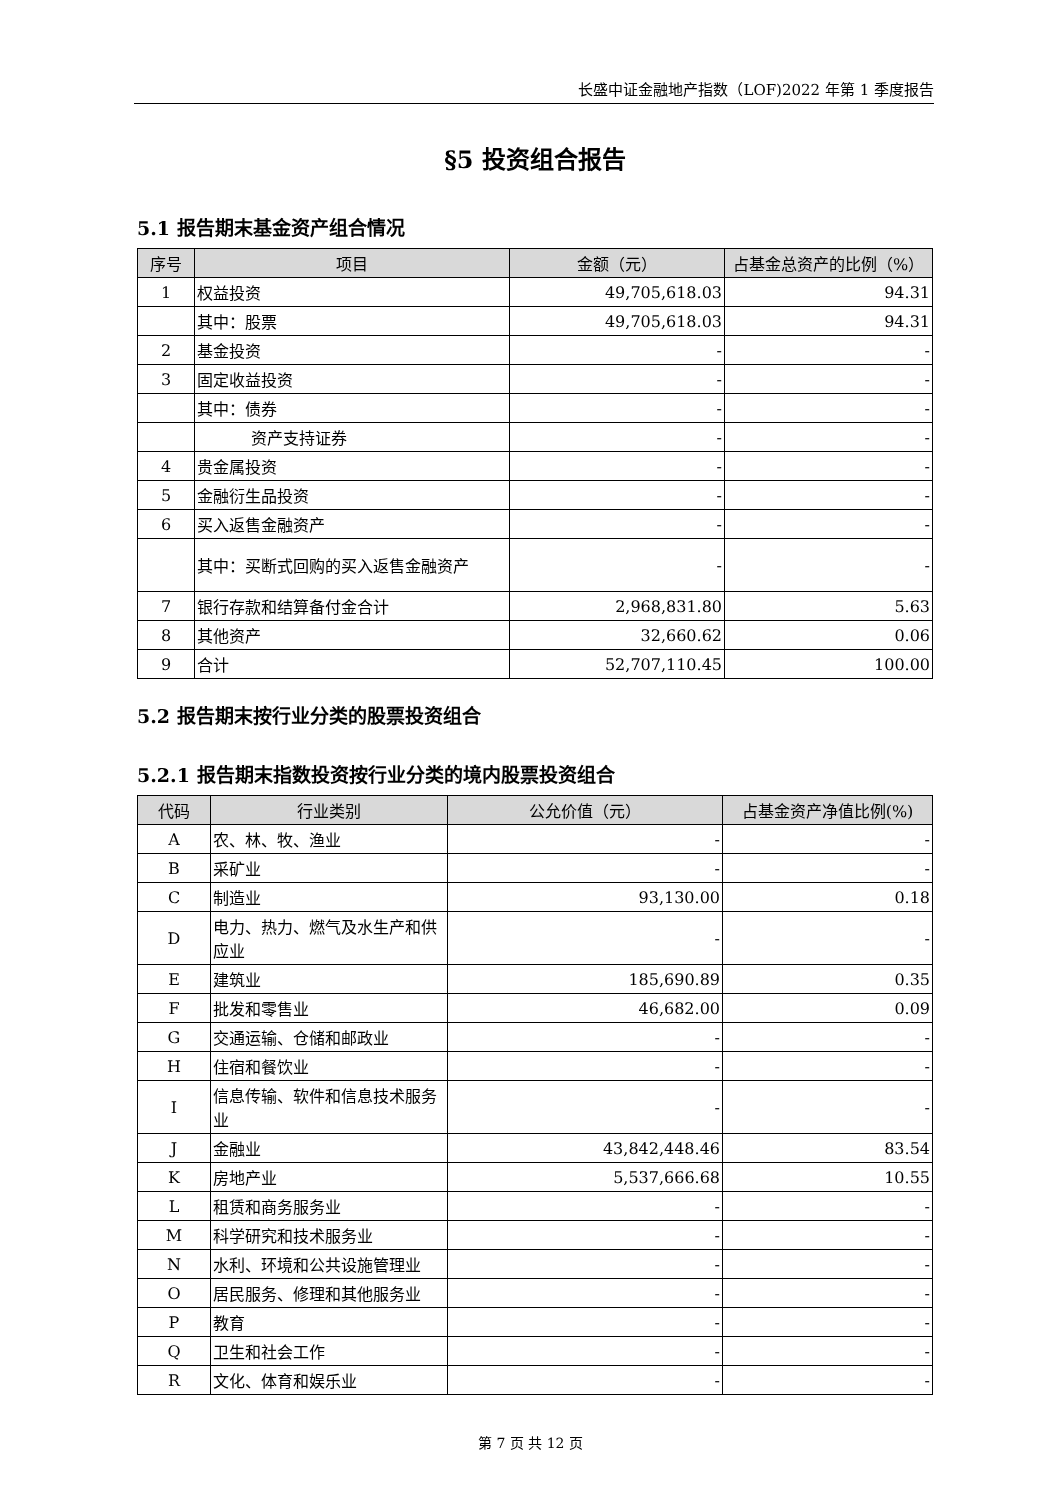长盛中证金融地产指数（LOF)2022 年第 1 季度报告
§5 投资组合报告
5.1 报告期末基金资产组合情况
| 序号 | 项目 | 金额（元） | 占基金总资产的比例（%） |
| --- | --- | --- | --- |
| 1 | 权益投资 | 49,705,618.03 | 94.31 |
| | 其中：股票 | 49,705,618.03 | 94.31 |
| 2 | 基金投资 | - | - |
| 3 | 固定收益投资 | - | - |
| | 其中：债券 | - | - |
| | 资产支持证券 | - | - |
| 4 | 贵金属投资 | - | - |
| 5 | 金融衍生品投资 | - | - |
| 6 | 买入返售金融资产 | - | - |
| | 其中：买断式回购的买入返售金融资产 | - | - |
| 7 | 银行存款和结算备付金合计 | 2,968,831.80 | 5.63 |
| 8 | 其他资产 | 32,660.62 | 0.06 |
| 9 | 合计 | 52,707,110.45 | 100.00 |
5.2 报告期末按行业分类的股票投资组合
5.2.1 报告期末指数投资按行业分类的境内股票投资组合
| 代码 | 行业类别 | 公允价值（元） | 占基金资产净值比例(%) |
| --- | --- | --- | --- |
| A | 农、林、牧、渔业 | - | - |
| B | 采矿业 | - | - |
| C | 制造业 | 93,130.00 | 0.18 |
| D | 电力、热力、燃气及水生产和供应业 | - | - |
| E | 建筑业 | 185,690.89 | 0.35 |
| F | 批发和零售业 | 46,682.00 | 0.09 |
| G | 交通运输、仓储和邮政业 | - | - |
| H | 住宿和餐饮业 | - | - |
| I | 信息传输、软件和信息技术服务业 | - | - |
| J | 金融业 | 43,842,448.46 | 83.54 |
| K | 房地产业 | 5,537,666.68 | 10.55 |
| L | 租赁和商务服务业 | - | - |
| M | 科学研究和技术服务业 | - | - |
| N | 水利、环境和公共设施管理业 | - | - |
| O | 居民服务、修理和其他服务业 | - | - |
| P | 教育 | - | - |
| Q | 卫生和社会工作 | - | - |
| R | 文化、体育和娱乐业 | - | - |
第 7 页 共 12 页